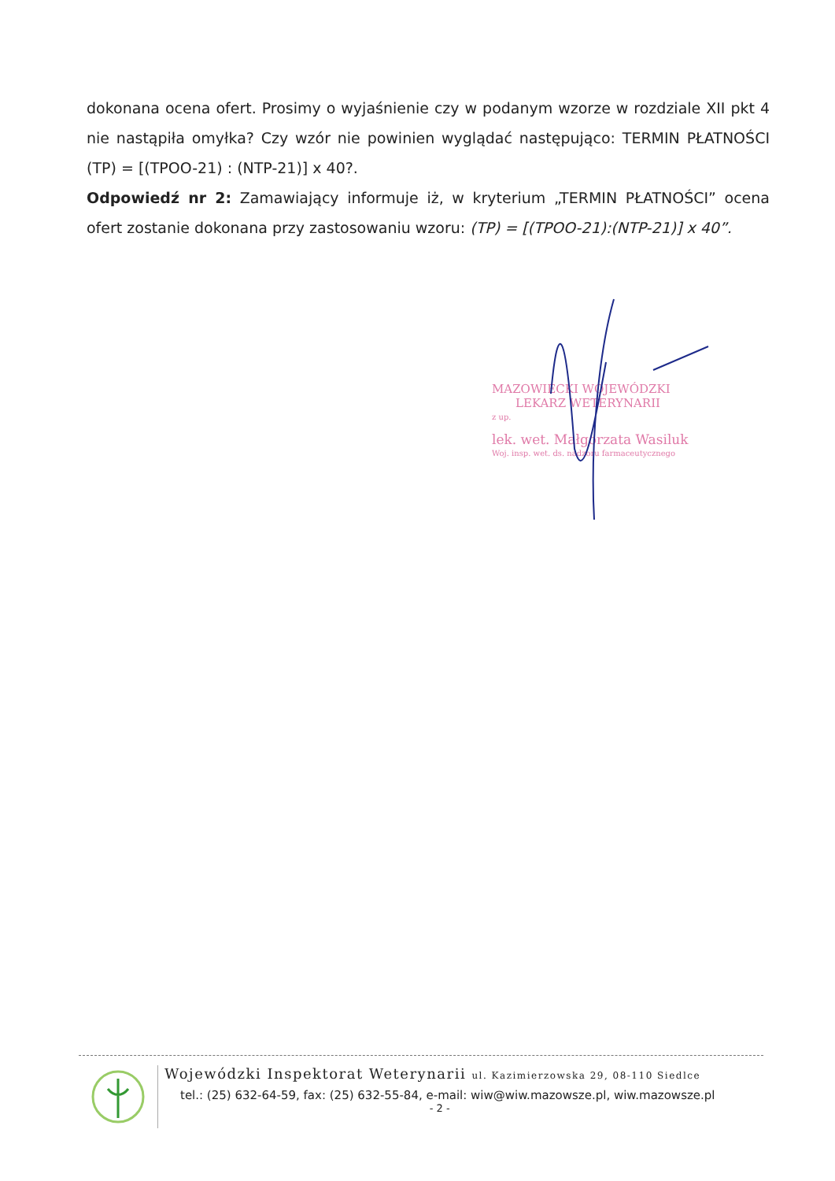dokonana ocena ofert. Prosimy o wyjaśnienie czy w podanym wzorze w rozdziale XII pkt 4 nie nastąpiła omyłka? Czy wzór nie powinien wyglądać następująco: TERMIN PŁATNOŚCI (TP) = [(TPOO-21) : (NTP-21)] x 40?.
Odpowiedź nr 2: Zamawiający informuje iż, w kryterium „TERMIN PŁATNOŚCI” ocena ofert zostanie dokonana przy zastosowaniu wzoru: (TP) = [(TPOO-21):(NTP-21)] x 40”.
MAZOWIECKI WOJEWÓDZKI
LEKARZ WETERYNARII
z up.
lek. wet. Małgorzata Wasiluk
Woj. insp. wet. ds. nadzoru farmaceutycznego
Wojewódzki Inspektorat Weterynarii ul. Kazimierzowska 29, 08-110 Siedlce
tel.: (25) 632-64-59, fax: (25) 632-55-84, e-mail: wiw@wiw.mazowsze.pl, wiw.mazowsze.pl
- 2 -